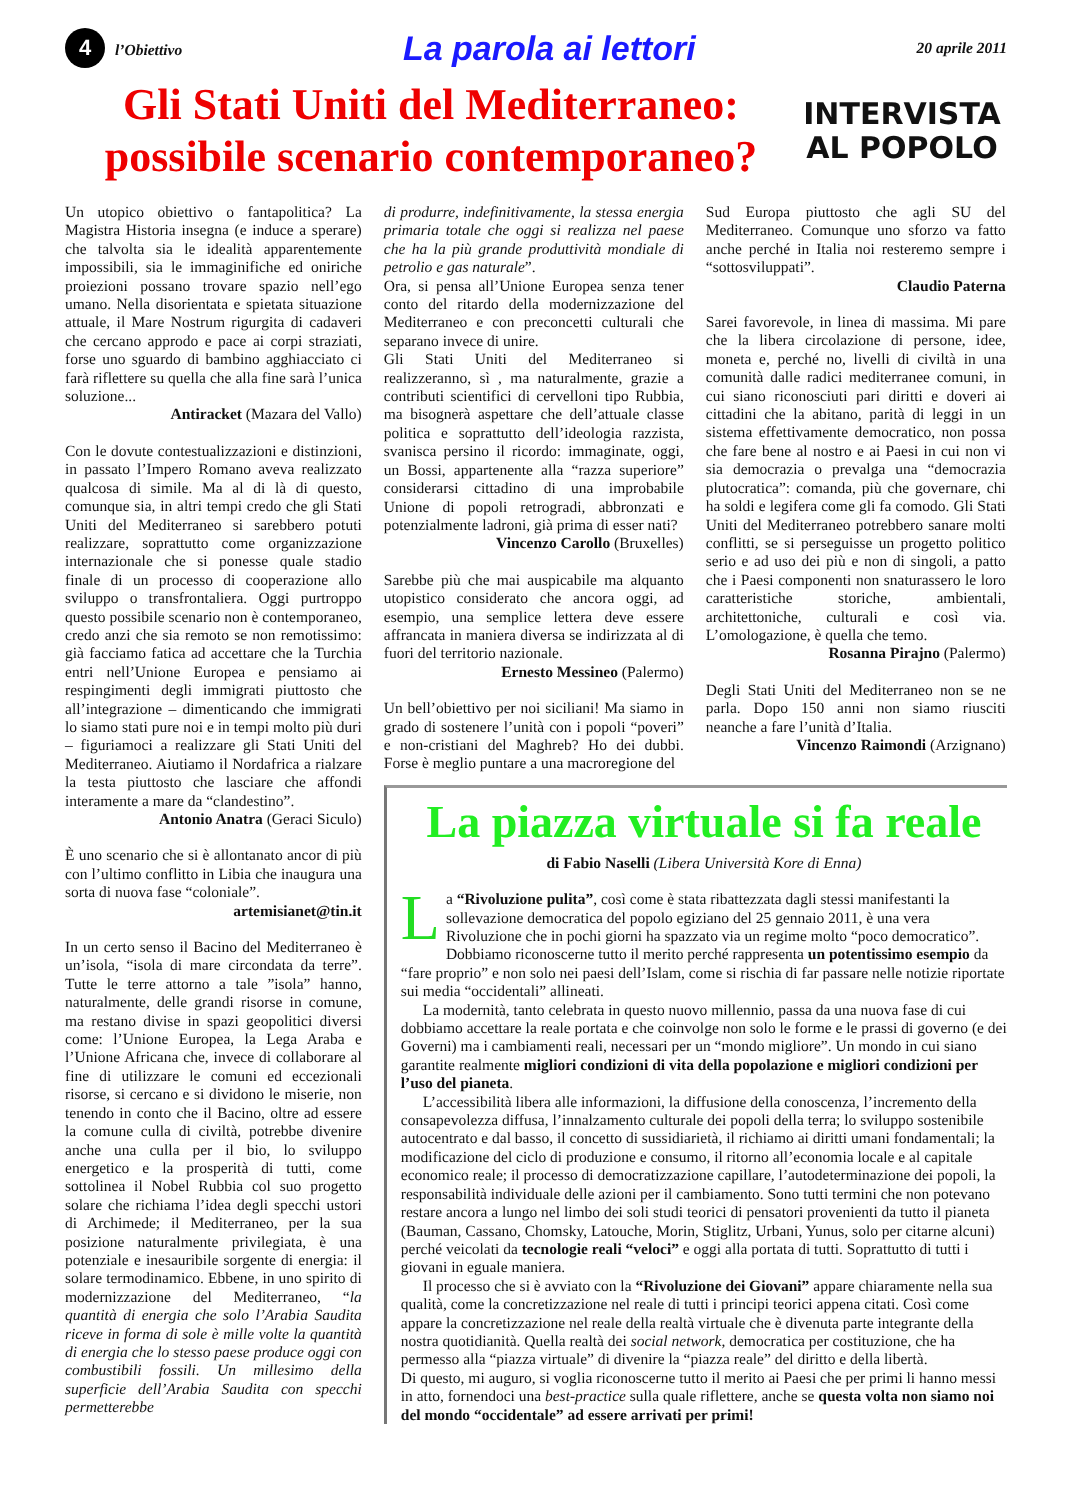4 l’Obiettivo
La parola ai lettori 20 aprile 2011
Gli Stati Uniti del Mediterraneo:
possibile scenario contemporaneo?
INTERVISTA
AL POPOLO
Un utopico obiettivo o fantapolitica? La Magistra Historia insegna (e induce a sperare) che talvolta sia le idealità apparentemente impossibili, sia le immaginifiche ed oniriche proiezioni possano trovare spazio nell’ego umano. Nella disorientata e spietata situazione attuale, il Mare Nostrum rigurgita di cadaveri che cercano approdo e pace ai corpi straziati, forse uno sguardo di bambino agghiacciato ci farà riflettere su quella che alla fine sarà l’unica soluzione...
Antiracket (Mazara del Vallo)
Con le dovute contestualizzazioni e distinzioni, in passato l’Impero Romano aveva realizzato qualcosa di simile. Ma al di là di questo, comunque sia, in altri tempi credo che gli Stati Uniti del Mediterraneo si sarebbero potuti realizzare, soprattutto come organizzazione internazionale che si ponesse quale stadio finale di un processo di cooperazione allo sviluppo o transfrontaliera. Oggi purtroppo questo possibile scenario non è contemporaneo, credo anzi che sia remoto se non remotissimo: già facciamo fatica ad accettare che la Turchia entri nell’Unione Europea e pensiamo ai respingimenti degli immigrati piuttosto che all’integrazione – dimenticando che immigrati lo siamo stati pure noi e in tempi molto più duri – figuriamoci a realizzare gli Stati Uniti del Mediterraneo. Aiutiamo il Nordafrica a rialzare la testa piuttosto che lasciare che affondi interamente a mare da “clandestino”.
Antonio Anatra (Geraci Siculo)
È uno scenario che si è allontanato ancor di più con l’ultimo conflitto in Libia che inaugura una sorta di nuova fase “coloniale”.
artemisianet@tin.it
In un certo senso il Bacino del Mediterraneo è un’isola, “isola di mare circondata da terre”. Tutte le terre attorno a tale ”isola” hanno, naturalmente, delle grandi risorse in comune, ma restano divise in spazi geopolitici diversi come: l’Unione Europea, la Lega Araba e l’Unione Africana che, invece di collaborare al fine di utilizzare le comuni ed eccezionali risorse, si cercano e si dividono le miserie, non tenendo in conto che il Bacino, oltre ad essere la comune culla di civiltà, potrebbe divenire anche una culla per il bio, lo sviluppo energetico e la prosperità di tutti, come sottolinea il Nobel Rubbia col suo progetto solare che richiama l’idea degli specchi ustori di Archimede; il Mediterraneo, per la sua posizione naturalmente privilegiata, è una potenziale e inesauribile sorgente di energia: il solare termodinamico. Ebbene, in uno spirito di modernizzazione del Mediterraneo, “la quantità di energia che solo l’Arabia Saudita riceve in forma di sole è mille volte la quantità di energia che lo stesso paese produce oggi con combustibili fossili. Un millesimo della superficie dell’Arabia Saudita con specchi permetterebbe
di produrre, indefinitivamente, la stessa energia primaria totale che oggi si realizza nel paese che ha la più grande produttività mondiale di petrolio e gas naturale”.
Ora, si pensa all’Unione Europea senza tener conto del ritardo della modernizzazione del Mediterraneo e con preconcetti culturali che separano invece di unire.
Gli Stati Uniti del Mediterraneo si realizzeranno, sì , ma naturalmente, grazie a contributi scientifici di cervelloni tipo Rubbia, ma bisognerà aspettare che dell’attuale classe politica e soprattutto dell’ideologia razzista, svanisca persino il ricordo: immaginate, oggi, un Bossi, appartenente alla “razza superiore” considerarsi cittadino di una improbabile Unione di popoli retrogradi, abbronzati e potenzialmente ladroni, già prima di esser nati?
Vincenzo Carollo (Bruxelles)
Sarebbe più che mai auspicabile ma alquanto utopistico considerato che ancora oggi, ad esempio, una semplice lettera deve essere affrancata in maniera diversa se indirizzata al di fuori del territorio nazionale.
Ernesto Messineo (Palermo)
Un bell’obiettivo per noi siciliani! Ma siamo in grado di sostenere l’unità con i popoli “poveri” e non-cristiani del Maghreb? Ho dei dubbi. Forse è meglio puntare a una macroregione del
Sud Europa piuttosto che agli SU del Mediterraneo. Comunque uno sforzo va fatto anche perché in Italia noi resteremo sempre i “sottosviluppati”.
Claudio Paterna
Sarei favorevole, in linea di massima. Mi pare che la libera circolazione di persone, idee, moneta e, perché no, livelli di civiltà in una comunità dalle radici mediterranee comuni, in cui siano riconosciuti pari diritti e doveri ai cittadini che la abitano, parità di leggi in un sistema effettivamente democratico, non possa che fare bene al nostro e ai Paesi in cui non vi sia democrazia o prevalga una “democrazia plutocratica”: comanda, più che governare, chi ha soldi e legifera come gli fa comodo. Gli Stati Uniti del Mediterraneo potrebbero sanare molti conflitti, se si perseguisse un progetto politico serio e ad uso dei più e non di singoli, a patto che i Paesi componenti non snaturassero le loro caratteristiche storiche, ambientali, architettoniche, culturali e così via. L’omologazione, è quella che temo.
Rosanna Pirajno (Palermo)
Degli Stati Uniti del Mediterraneo non se ne parla. Dopo 150 anni non siamo riusciti neanche a fare l’unità d’Italia.
Vincenzo Raimondi (Arzignano)
La piazza virtuale si fa reale
di Fabio Naselli (Libera Università Kore di Enna)
La “Rivoluzione pulita”, così come è stata ribattezzata dagli stessi manifestanti la sollevazione democratica del popolo egiziano del 25 gennaio 2011, è una vera Rivoluzione che in pochi giorni ha spazzato via un regime molto “poco democratico”. Dobbiamo riconoscerne tutto il merito perché rappresenta un potentissimo esempio da “fare proprio” e non solo nei paesi dell’Islam, come si rischia di far passare nelle notizie riportate sui media “occidentali” allineati.
La modernità, tanto celebrata in questo nuovo millennio, passa da una nuova fase di cui dobbiamo accettare la reale portata e che coinvolge non solo le forme e le prassi di governo (e dei Governi) ma i cambiamenti reali, necessari per un “mondo migliore”. Un mondo in cui siano garantite realmente migliori condizioni di vita della popolazione e migliori condizioni per l’uso del pianeta.
L’accessibilità libera alle informazioni, la diffusione della conoscenza, l’incremento della consapevolezza diffusa, l’innalzamento culturale dei popoli della terra; lo sviluppo sostenibile autocentrato e dal basso, il concetto di sussidiarietà, il richiamo ai diritti umani fondamentali; la modificazione del ciclo di produzione e consumo, il ritorno all’economia locale e al capitale economico reale; il processo di democratizzazione capillare, l’autodeterminazione dei popoli, la responsabilità individuale delle azioni per il cambiamento. Sono tutti termini che non potevano restare ancora a lungo nel limbo dei soli studi teorici di pensatori provenienti da tutto il pianeta (Bauman, Cassano, Chomsky, Latouche, Morin, Stiglitz, Urbani, Yunus, solo per citarne alcuni) perché veicolati da tecnologie reali “veloci” e oggi alla portata di tutti. Soprattutto di tutti i giovani in eguale maniera.
Il processo che si è avviato con la “Rivoluzione dei Giovani” appare chiaramente nella sua qualità, come la concretizzazione nel reale di tutti i principi teorici appena citati. Così come appare la concretizzazione nel reale della realtà virtuale che è divenuta parte integrante della nostra quotidianità. Quella realtà dei social network, democratica per costituzione, che ha permesso alla “piazza virtuale” di divenire la “piazza reale” del diritto e della libertà.
Di questo, mi auguro, si voglia riconoscerne tutto il merito ai Paesi che per primi li hanno messi in atto, fornendoci una best-practice sulla quale riflettere, anche se questa volta non siamo noi del mondo “occidentale” ad essere arrivati per primi!